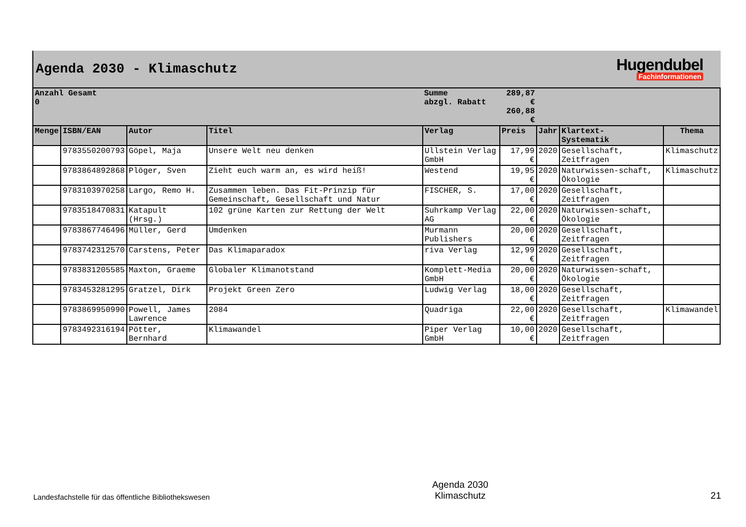Agenda 2030 - Klimaschutz
Hugendubel
Fachinformationen
| Anzahl Gesamt 0 | | | | Summe abzgl. Rabatt | 289,87 € 260,88 € | | | |
| Menge | ISBN/EAN | Autor | Titel | Verlag | Preis | Jahr | Klartext- Systematik | Thema |
| | 9783550200793 | Göpel, Maja | Unsere Welt neu denken | Ullstein Verlag GmbH | 17,99 € | 2020 | Gesellschaft, Zeitfragen | Klimaschutz |
| | 9783864892868 | Plöger, Sven | Zieht euch warm an, es wird heiß! | Westend | 19,95 € | 2020 | Naturwissen-schaft, Ökologie | Klimaschutz |
| | 9783103970258 | Largo, Remo H. | Zusammen leben. Das Fit-Prinzip für Gemeinschaft, Gesellschaft und Natur | FISCHER, S. | 17,00 € | 2020 | Gesellschaft, Zeitfragen | |
| | 9783518470831 | Katapult (Hrsg.) | 102 grüne Karten zur Rettung der Welt | Suhrkamp Verlag AG | 22,00 € | 2020 | Naturwissen-schaft, Ökologie | |
| | 9783867746496 | Müller, Gerd | Umdenken | Murmann Publishers | 20,00 € | 2020 | Gesellschaft, Zeitfragen | |
| | 9783742312570 | Carstens, Peter | Das Klimaparadox | riva Verlag | 12,99 € | 2020 | Gesellschaft, Zeitfragen | |
| | 9783831205585 | Maxton, Graeme | Globaler Klimanotstand | Komplett-Media GmbH | 20,00 € | 2020 | Naturwissen-schaft, Ökologie | |
| | 9783453281295 | Gratzel, Dirk | Projekt Green Zero | Ludwig Verlag | 18,00 € | 2020 | Gesellschaft, Zeitfragen | |
| | 9783869950990 | Powell, James Lawrence | 2084 | Quadriga | 22,00 € | 2020 | Gesellschaft, Zeitfragen | Klimawandel |
| | 9783492316194 | Pötter, Bernhard | Klimawandel | Piper Verlag GmbH | 10,00 € | 2020 | Gesellschaft, Zeitfragen | |
Landesfachstelle für das öffentliche Bibliothekswesen
Agenda 2030
Klimaschutz
21